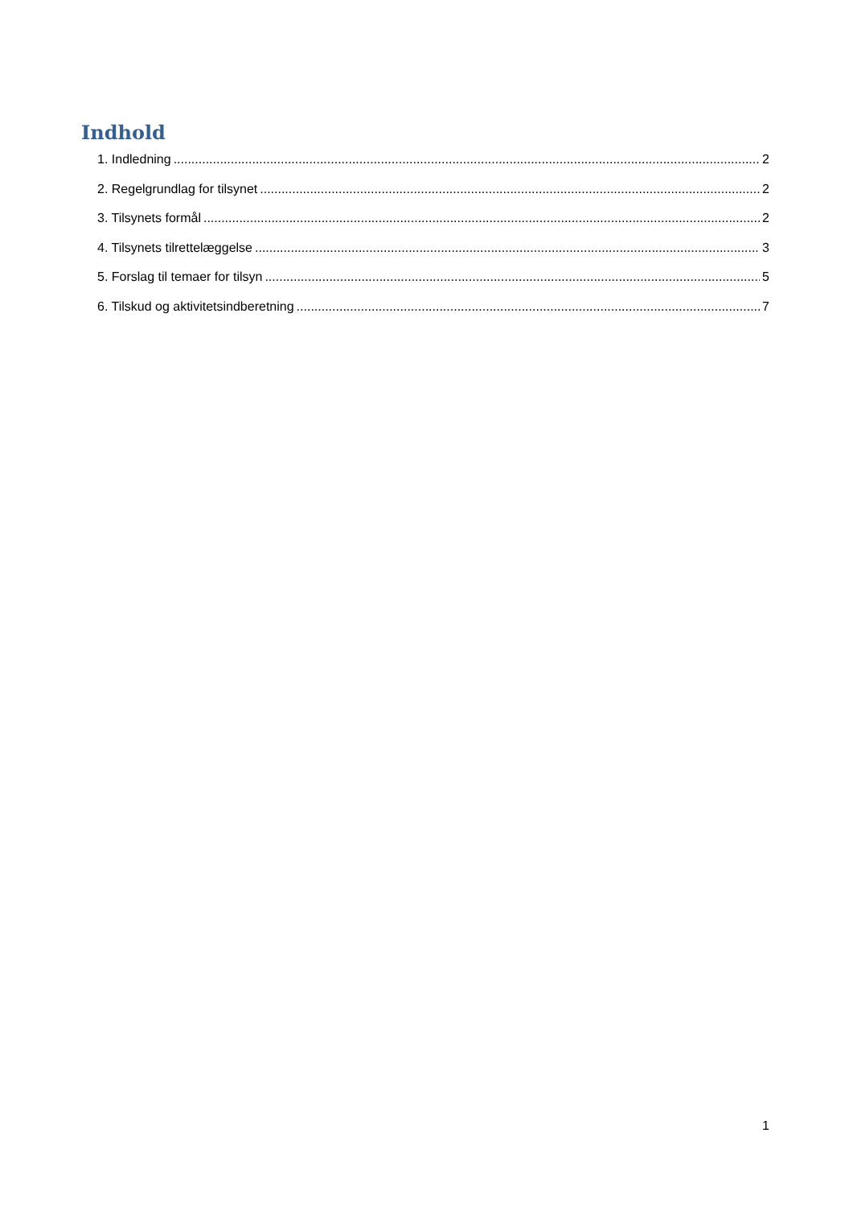Indhold
1. Indledning 2
2. Regelgrundlag for tilsynet 2
3. Tilsynets formål 2
4. Tilsynets tilrettelæggelse 3
5. Forslag til temaer for tilsyn 5
6. Tilskud og aktivitetsindberetning 7
1